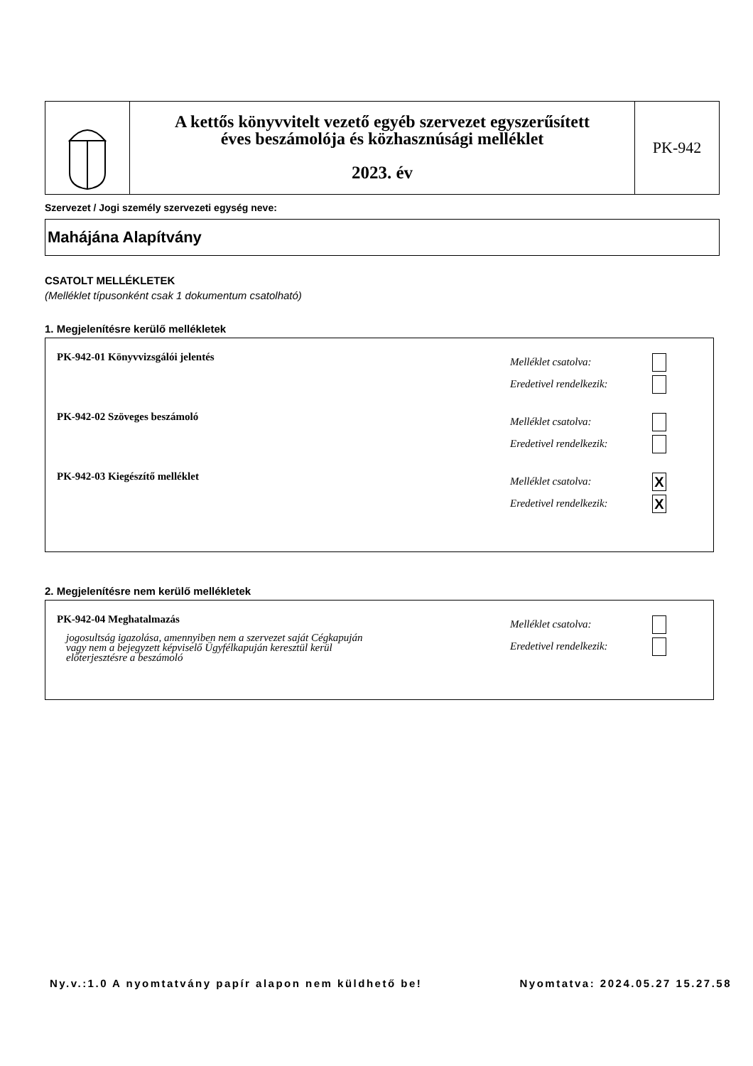A kettős könyvvitelt vezető egyéb szervezet egyszerűsített
éves beszámolója és közhasznúsági melléklet
2023. év
PK-942
Szervezet / Jogi személy szervezeti egység neve:
Mahájána Alapítvány
CSATOLT MELLÉKLETEK
(Melléklet típusonként csak 1 dokumentum csatolható)
1. Megjelenítésre kerülő mellékletek
PK-942-01 Könyvvizsgálói jelentés
Melléklet csatolva:
Eredetivel rendelkezik:
PK-942-02 Szöveges beszámoló
Melléklet csatolva:
Eredetivel rendelkezik:
PK-942-03 Kiegészítő melléklet
Melléklet csatolva: X
Eredetivel rendelkezik: X
2. Megjelenítésre nem kerülő mellékletek
PK-942-04 Meghatalmazás
jogosultság igazolása, amennyiben nem a szervezet saját Cégkapuján
vagy nem a bejegyzett képviselő Ügyfélkapuján keresztül kerül
előterjesztésre a beszámoló
Melléklet csatolva:
Eredetivel rendelkezik:
Ny.v.:1.0 A nyomtatvány papír alapon nem küldhető be! Nyomtatva: 2024.05.27 15.27.58